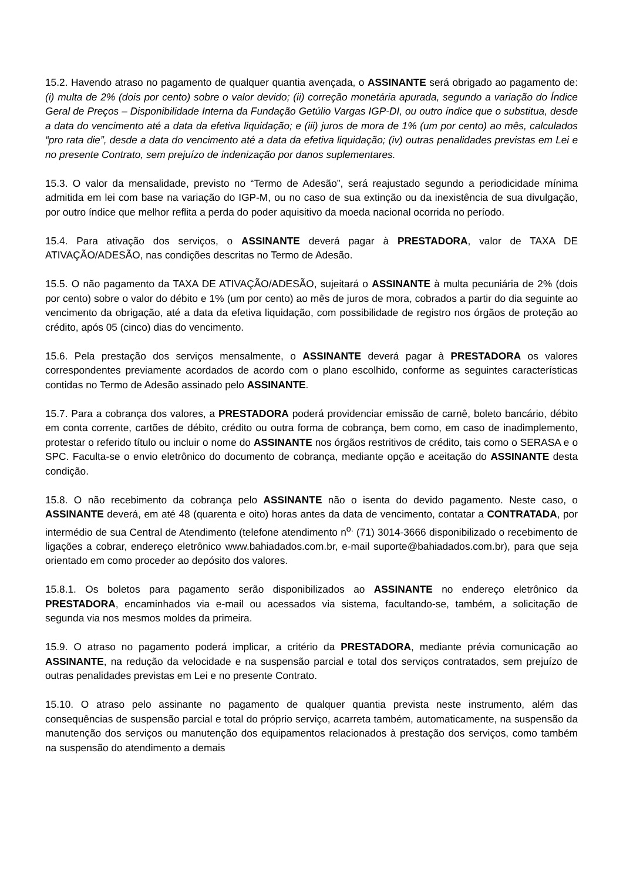15.2. Havendo atraso no pagamento de qualquer quantia avençada, o ASSINANTE será obrigado ao pagamento de: (i) multa de 2% (dois por cento) sobre o valor devido; (ii) correção monetária apurada, segundo a variação do Índice Geral de Preços – Disponibilidade Interna da Fundação Getúlio Vargas IGP-DI, ou outro índice que o substitua, desde a data do vencimento até a data da efetiva liquidação; e (iii) juros de mora de 1% (um por cento) ao mês, calculados “pro rata die”, desde a data do vencimento até a data da efetiva liquidação; (iv) outras penalidades previstas em Lei e no presente Contrato, sem prejuízo de indenização por danos suplementares.
15.3. O valor da mensalidade, previsto no “Termo de Adesão”, será reajustado segundo a periodicidade mínima admitida em lei com base na variação do IGP-M, ou no caso de sua extinção ou da inexistência de sua divulgação, por outro índice que melhor reflita a perda do poder aquisitivo da moeda nacional ocorrida no período.
15.4. Para ativação dos serviços, o ASSINANTE deverá pagar à PRESTADORA, valor de TAXA DE ATIVAÇÃO/ADESÃO, nas condições descritas no Termo de Adesão.
15.5. O não pagamento da TAXA DE ATIVAÇÃO/ADESÃO, sujeitará o ASSINANTE à multa pecuniária de 2% (dois por cento) sobre o valor do débito e 1% (um por cento) ao mês de juros de mora, cobrados a partir do dia seguinte ao vencimento da obrigação, até a data da efetiva liquidação, com possibilidade de registro nos órgãos de proteção ao crédito, após 05 (cinco) dias do vencimento.
15.6. Pela prestação dos serviços mensalmente, o ASSINANTE deverá pagar à PRESTADORA os valores correspondentes previamente acordados de acordo com o plano escolhido, conforme as seguintes características contidas no Termo de Adesão assinado pelo ASSINANTE.
15.7. Para a cobrança dos valores, a PRESTADORA poderá providenciar emissão de carnê, boleto bancário, débito em conta corrente, cartões de débito, crédito ou outra forma de cobrança, bem como, em caso de inadimplemento, protestar o referido título ou incluir o nome do ASSINANTE nos órgãos restritivos de crédito, tais como o SERASA e o SPC. Faculta-se o envio eletrônico do documento de cobrança, mediante opção e aceitação do ASSINANTE desta condição.
15.8. O não recebimento da cobrança pelo ASSINANTE não o isenta do devido pagamento. Neste caso, o ASSINANTE deverá, em até 48 (quarenta e oito) horas antes da data de vencimento, contatar a CONTRATADA, por intermédio de sua Central de Atendimento (telefone atendimento n<sup>o.</sup> (71) 3014-3666 disponibilizado o recebimento de ligações a cobrar, endereço eletrônico www.bahiadados.com.br, e-mail suporte@bahiadados.com.br), para que seja orientado em como proceder ao depósito dos valores.
15.8.1. Os boletos para pagamento serão disponibilizados ao ASSINANTE no endereço eletrônico da PRESTADORA, encaminhados via e-mail ou acessados via sistema, facultando-se, também, a solicitação de segunda via nos mesmos moldes da primeira.
15.9. O atraso no pagamento poderá implicar, a critério da PRESTADORA, mediante prévia comunicação ao ASSINANTE, na redução da velocidade e na suspensão parcial e total dos serviços contratados, sem prejuízo de outras penalidades previstas em Lei e no presente Contrato.
15.10. O atraso pelo assinante no pagamento de qualquer quantia prevista neste instrumento, além das consequências de suspensão parcial e total do próprio serviço, acarreta também, automaticamente, na suspensão da manutenção dos serviços ou manutenção dos equipamentos relacionados à prestação dos serviços, como também na suspensão do atendimento a demais